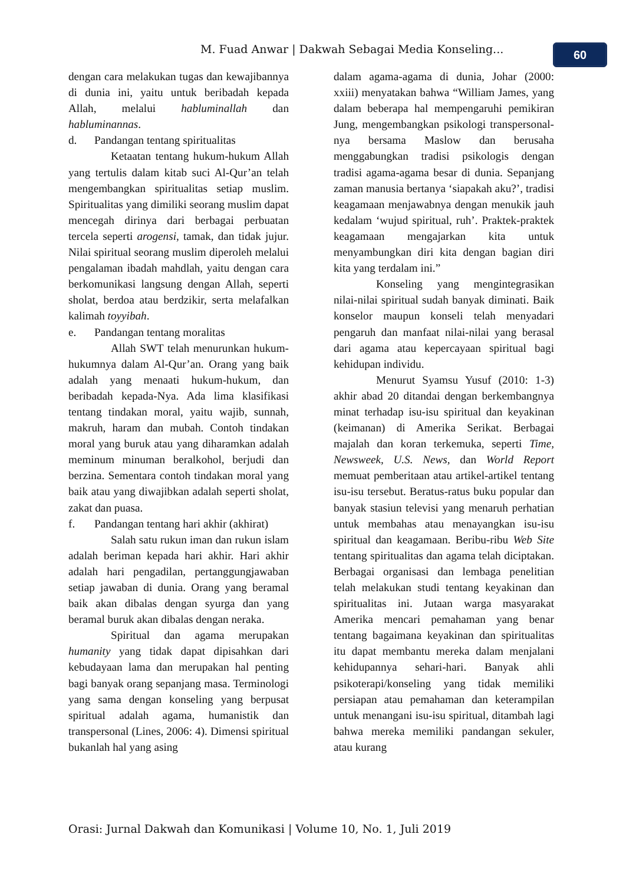M. Fuad Anwar | Dakwah Sebagai Media Konseling...
60
dengan cara melakukan tugas dan kewajibannya di dunia ini, yaitu untuk beribadah kepada Allah, melalui habluminallah dan habluminannas.
d. Pandangan tentang spiritualitas
Ketaatan tentang hukum-hukum Allah yang tertulis dalam kitab suci Al-Qur’an telah mengembangkan spiritualitas setiap muslim. Spiritualitas yang dimiliki seorang muslim dapat mencegah dirinya dari berbagai perbuatan tercela seperti arogensi, tamak, dan tidak jujur. Nilai spiritual seorang muslim diperoleh melalui pengalaman ibadah mahdlah, yaitu dengan cara berkomunikasi langsung dengan Allah, seperti sholat, berdoa atau berdzikir, serta melafalkan kalimah toyyibah.
e. Pandangan tentang moralitas
Allah SWT telah menurunkan hukum-hukumnya dalam Al-Qur’an. Orang yang baik adalah yang menaati hukum-hukum, dan beribadah kepada-Nya. Ada lima klasifikasi tentang tindakan moral, yaitu wajib, sunnah, makruh, haram dan mubah. Contoh tindakan moral yang buruk atau yang diharamkan adalah meminum minuman beralkohol, berjudi dan berzina. Sementara contoh tindakan moral yang baik atau yang diwajibkan adalah seperti sholat, zakat dan puasa.
f. Pandangan tentang hari akhir (akhirat)
Salah satu rukun iman dan rukun islam adalah beriman kepada hari akhir. Hari akhir adalah hari pengadilan, pertanggungjawaban setiap jawaban di dunia. Orang yang beramal baik akan dibalas dengan syurga dan yang beramal buruk akan dibalas dengan neraka.
Spiritual dan agama merupakan humanity yang tidak dapat dipisahkan dari kebudayaan lama dan merupakan hal penting bagi banyak orang sepanjang masa. Terminologi yang sama dengan konseling yang berpusat spiritual adalah agama, humanistik dan transpersonal (Lines, 2006: 4). Dimensi spiritual bukanlah hal yang asing
dalam agama-agama di dunia, Johar (2000: xxiii) menyatakan bahwa “William James, yang dalam beberapa hal mempengaruhi pemikiran Jung, mengembangkan psikologi transpersonal-nya bersama Maslow dan berusaha menggabungkan tradisi psikologis dengan tradisi agama-agama besar di dunia. Sepanjang zaman manusia bertanya ‘siapakah aku?’, tradisi keagamaan menjawabnya dengan menukik jauh kedalam ‘wujud spiritual, ruh’. Praktek-praktek keagamaan mengajarkan kita untuk menyambungkan diri kita dengan bagian diri kita yang terdalam ini.”
Konseling yang mengintegrasikan nilai-nilai spiritual sudah banyak diminati. Baik konselor maupun konseli telah menyadari pengaruh dan manfaat nilai-nilai yang berasal dari agama atau kepercayaan spiritual bagi kehidupan individu.
Menurut Syamsu Yusuf (2010: 1-3) akhir abad 20 ditandai dengan berkembangnya minat terhadap isu-isu spiritual dan keyakinan (keimanan) di Amerika Serikat. Berbagai majalah dan koran terkemuka, seperti Time, Newsweek, U.S. News, dan World Report memuat pemberitaan atau artikel-artikel tentang isu-isu tersebut. Beratus-ratus buku popular dan banyak stasiun televisi yang menaruh perhatian untuk membahas atau menayangkan isu-isu spiritual dan keagamaan. Beribu-ribu Web Site tentang spiritualitas dan agama telah diciptakan. Berbagai organisasi dan lembaga penelitian telah melakukan studi tentang keyakinan dan spiritualitas ini. Jutaan warga masyarakat Amerika mencari pemahaman yang benar tentang bagaimana keyakinan dan spiritualitas itu dapat membantu mereka dalam menjalani kehidupannya sehari-hari. Banyak ahli psikoterapi/konseling yang tidak memiliki persiapan atau pemahaman dan keterampilan untuk menangani isu-isu spiritual, ditambah lagi bahwa mereka memiliki pandangan sekuler, atau kurang
Orasi: Jurnal Dakwah dan Komunikasi | Volume 10, No. 1, Juli 2019